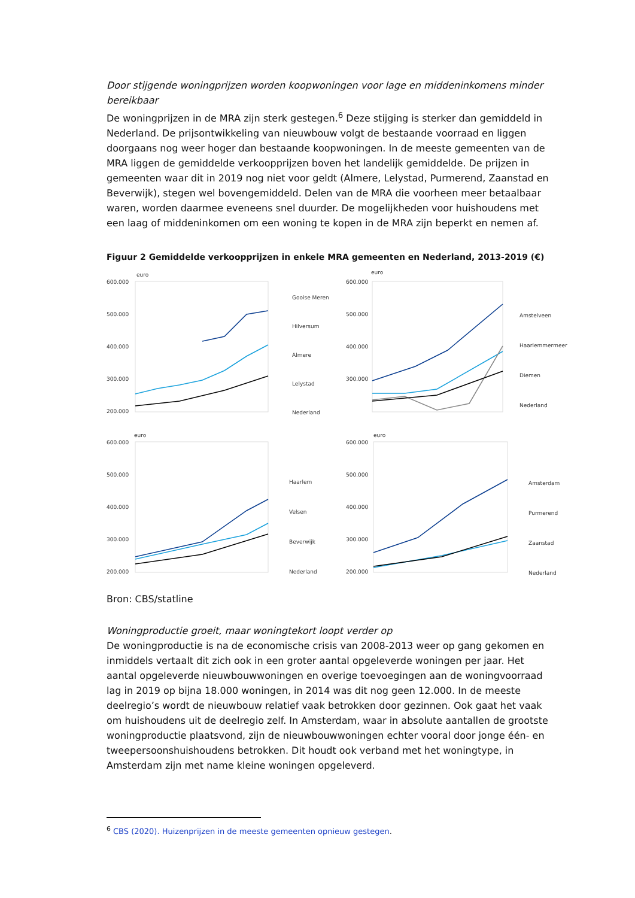Door stijgende woningprijzen worden koopwoningen voor lage en middeninkomens minder bereikbaar
De woningprijzen in de MRA zijn sterk gestegen.<sup>6</sup> Deze stijging is sterker dan gemiddeld in Nederland. De prijsontwikkeling van nieuwbouw volgt de bestaande voorraad en liggen doorgaans nog weer hoger dan bestaande koopwoningen. In de meeste gemeenten van de MRA liggen de gemiddelde verkoopprijzen boven het landelijk gemiddelde. De prijzen in gemeenten waar dit in 2019 nog niet voor geldt (Almere, Lelystad, Purmerend, Zaanstad en Beverwijk), stegen wel bovengemiddeld. Delen van de MRA die voorheen meer betaalbaar waren, worden daarmee eveneens snel duurder. De mogelijkheden voor huishoudens met een laag of middeninkomen om een woning te kopen in de MRA zijn beperkt en nemen af.
Figuur 2 Gemiddelde verkoopprijzen in enkele MRA gemeenten en Nederland, 2013-2019 (€)
euro
600.000
500.000
400.000
300.000
200.000
Gooise Meren
Hilversum
Almere
Lelystad
Nederland
euro
600.000
500.000
400.000
300.000
Amstelveen
Haarlemmermeer
Diemen
Nederland
euro
600.000
500.000
400.000
300.000
200.000
Haarlem
Velsen
Beverwijk
Nederland
euro
600.000
500.000
400.000
300.000
200.000
Amsterdam
Purmerend
Zaanstad
Nederland
Bron: CBS/statline
Woningproductie groeit, maar woningtekort loopt verder op
De woningproductie is na de economische crisis van 2008-2013 weer op gang gekomen en inmiddels vertaalt dit zich ook in een groter aantal opgeleverde woningen per jaar. Het aantal opgeleverde nieuwbouwwoningen en overige toevoegingen aan de woningvoorraad lag in 2019 op bijna 18.000 woningen, in 2014 was dit nog geen 12.000. In de meeste deelregio’s wordt de nieuwbouw relatief vaak betrokken door gezinnen. Ook gaat het vaak om huishoudens uit de deelregio zelf. In Amsterdam, waar in absolute aantallen de grootste woningproductie plaatsvond, zijn de nieuwbouwwoningen echter vooral door jonge één- en tweepersoonshuishoudens betrokken. Dit houdt ook verband met het woningtype, in Amsterdam zijn met name kleine woningen opgeleverd.
<sup>6</sup> CBS (2020). Huizenprijzen in de meeste gemeenten opnieuw gestegen.